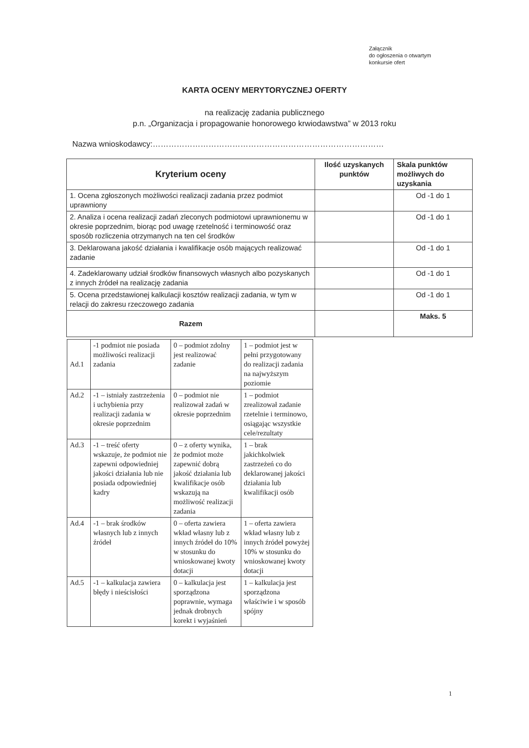Załącznik
do ogłoszenia o otwartym
konkursie ofert
KARTA OCENY MERYTORYCZNEJ OFERTY
na realizację zadania publicznego
p.n. „Organizacja i propagowanie honorowego krwiodawstwa” w 2013 roku
Nazwa wnioskodawcy:……………………………………………………………………………
| Kryterium oceny | Ilość uzyskanych punktów | Skala punktów możliwych do uzyskania |
| --- | --- | --- |
| 1. Ocena zgłoszonych możliwości realizacji zadania przez podmiot uprawniony | | Od -1 do 1 |
| 2. Analiza i ocena realizacji zadań zleconych podmiotowi uprawnionemu w okresie poprzednim, biorąc pod uwagę rzetelność i terminowość oraz sposób rozliczenia otrzymanych na ten cel środków | | Od -1 do 1 |
| 3. Deklarowana jakość działania i kwalifikacje osób mających realizować zadanie | | Od -1 do 1 |
| 4. Zadeklarowany udział środków finansowych własnych albo pozyskanych z innych źródeł na realizację zadania | | Od -1 do 1 |
| 5. Ocena przedstawionej kalkulacji kosztów realizacji zadania, w tym w relacji do zakresu rzeczowego zadania | | Od -1 do 1 |
| Razem | | Maks. 5 |
| Ad.1 | -1 podmiot nie posiada możliwości realizacji zadania | 0 – podmiot zdolny jest realizować zadanie | 1 – podmiot jest w pełni przygotowany do realizacji zadania na najwyższym poziomie |
| Ad.2 | -1 – istniały zastrzeżenia i uchybienia przy realizacji zadania w okresie poprzednim | 0 – podmiot nie realizował zadań w okresie poprzednim | 1 – podmiot zrealizował zadanie rzetelnie i terminowo, osiągając wszystkie cele/rezultaty |
| Ad.3 | -1 – treść oferty wskazuje, że podmiot nie zapewni odpowiedniej jakości działania lub nie posiada odpowiedniej kadry | 0 – z oferty wynika, że podmiot może zapewnić dobrą jakość działania lub kwalifikacje osób wskazują na możliwość realizacji zadania | 1 – brak jakichkolwiek zastrzeżeń co do deklarowanej jakości działania lub kwalifikacji osób |
| Ad.4 | -1 – brak środków własnych lub z innych źródeł | 0 – oferta zawiera wkład własny lub z innych źródeł do 10% w stosunku do wnioskowanej kwoty dotacji | 1 – oferta zawiera wkład własny lub z innych źródeł powyżej 10% w stosunku do wnioskowanej kwoty dotacji |
| Ad.5 | -1 – kalkulacja zawiera błędy i nieścisłości | 0 – kalkulacja jest sporządzona poprawnie, wymaga jednak drobnych korekt i wyjaśnień | 1 – kalkulacja jest sporządzona właściwie i w sposób spójny |
1